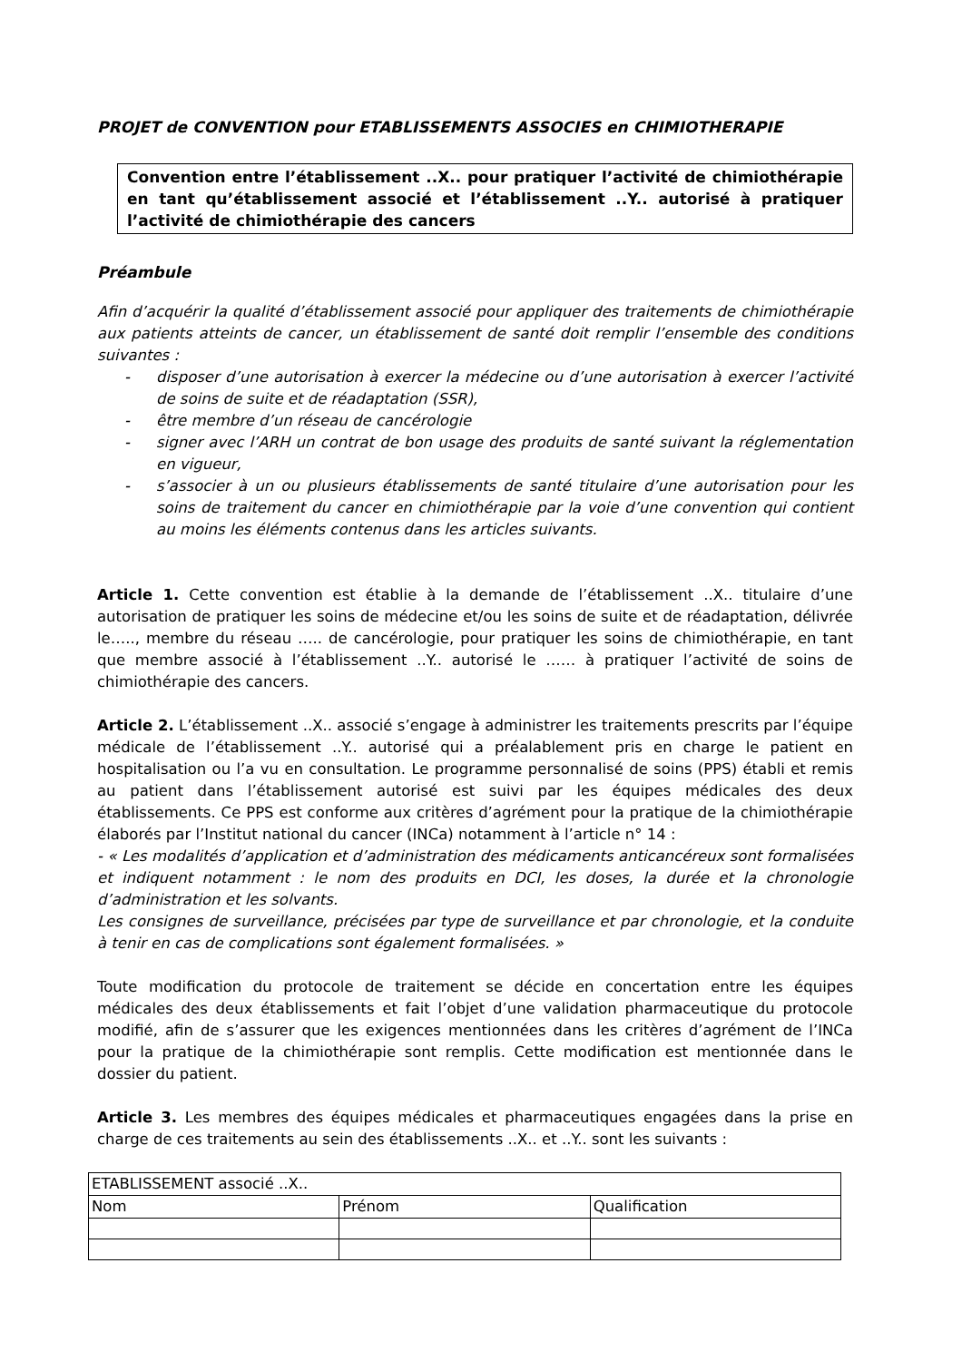PROJET de CONVENTION pour ETABLISSEMENTS ASSOCIES en CHIMIOTHERAPIE
Convention entre l’établissement ..X.. pour pratiquer l’activité de chimiothérapie en tant qu’établissement associé et l’établissement ..Y.. autorisé à pratiquer l’activité de chimiothérapie des cancers
Préambule
Afin d’acquérir la qualité d’établissement associé pour appliquer des traitements de chimiothérapie aux patients atteints de cancer, un établissement de santé doit remplir l’ensemble des conditions suivantes :
- disposer d’une autorisation à exercer la médecine ou d’une autorisation à exercer l’activité de soins de suite et de réadaptation (SSR),
- être membre d’un réseau de cancérologie
- signer avec l’ARH un contrat de bon usage des produits de santé suivant la réglementation en vigueur,
- s’associer à un ou plusieurs établissements de santé titulaire d’une autorisation pour les soins de traitement du cancer en chimiothérapie par la voie d’une convention qui contient au moins les éléments contenus dans les articles suivants.
Article 1. Cette convention est établie à la demande de l’établissement ..X.. titulaire d’une autorisation de pratiquer les soins de médecine et/ou les soins de suite et de réadaptation, délivrée le….., membre du réseau ….. de cancérologie, pour pratiquer les soins de chimiothérapie, en tant que membre associé à l’établissement ..Y.. autorisé le …… à pratiquer l’activité de soins de chimiothérapie des cancers.
Article 2. L’établissement ..X.. associé s’engage à administrer les traitements prescrits par l’équipe médicale de l’établissement ..Y.. autorisé qui a préalablement pris en charge le patient en hospitalisation ou l’a vu en consultation. Le programme personnalisé de soins (PPS) établi et remis au patient dans l’établissement autorisé est suivi par les équipes médicales des deux établissements. Ce PPS est conforme aux critères d’agrément pour la pratique de la chimiothérapie élaborés par l’Institut national du cancer (INCa) notamment à l’article n° 14 :
- « Les modalités d’application et d’administration des médicaments anticancéreux sont formalisées et indiquent notamment : le nom des produits en DCI, les doses, la durée et la chronologie d’administration et les solvants.
Les consignes de surveillance, précisées par type de surveillance et par chronologie, et la conduite à tenir en cas de complications sont également formalisées. »
Toute modification du protocole de traitement se décide en concertation entre les équipes médicales des deux établissements et fait l’objet d’une validation pharmaceutique du protocole modifié, afin de s’assurer que les exigences mentionnées dans les critères d’agrément de l’INCa pour la pratique de la chimiothérapie sont remplis. Cette modification est mentionnée dans le dossier du patient.
Article 3. Les membres des équipes médicales et pharmaceutiques engagées dans la prise en charge de ces traitements au sein des établissements ..X.. et ..Y.. sont les suivants :
| ETABLISSEMENT associé ..X.. | | |
| Nom | Prénom | Qualification |